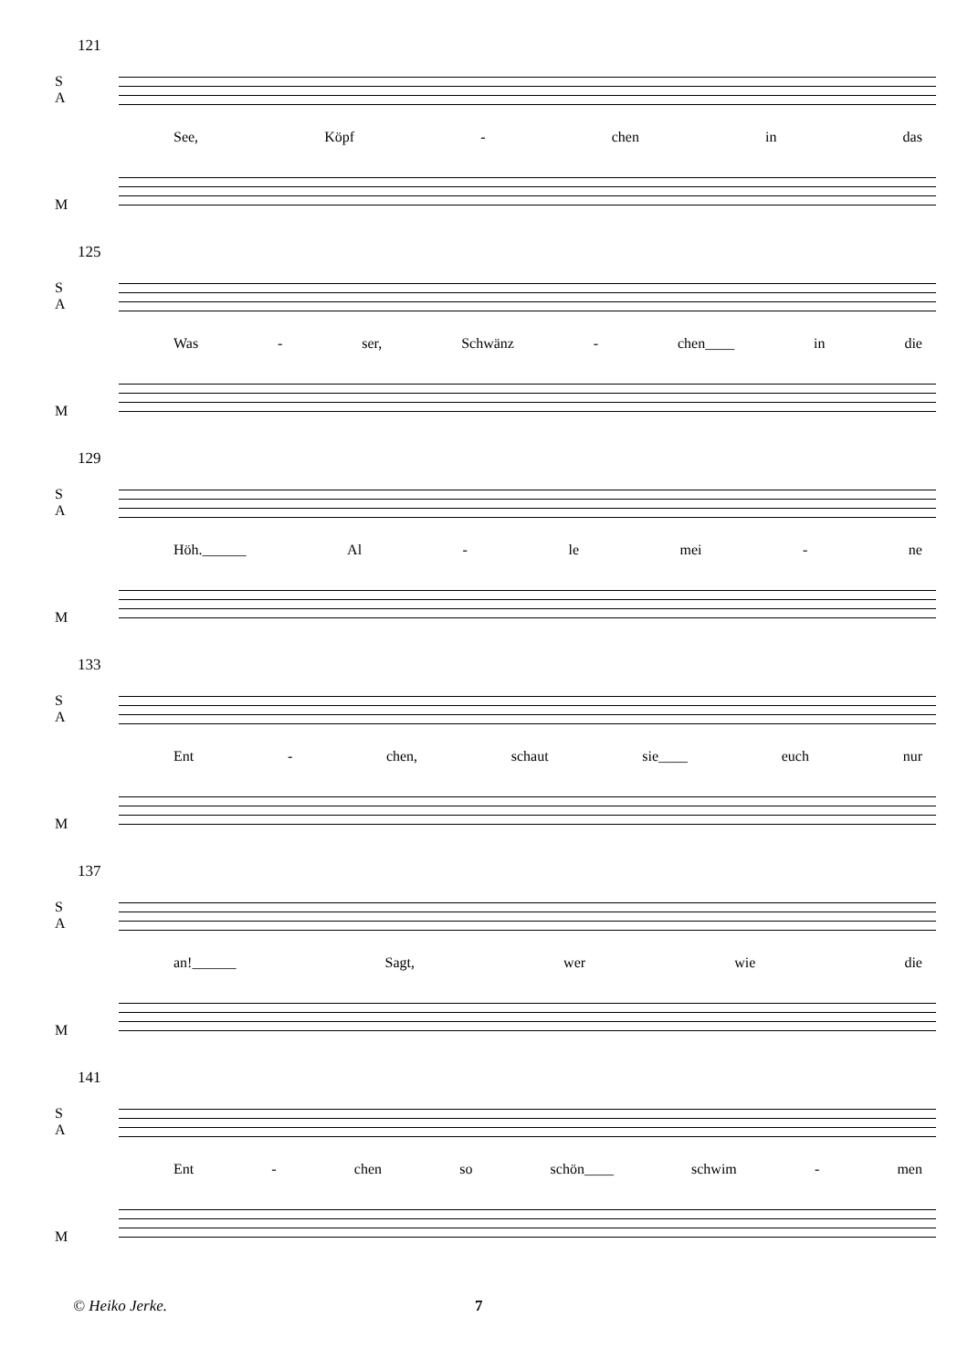121
S
A
See, Köpf - chen in das
M
125
S
A
Was - ser, Schwänz - chen____ in die
M
129
S
A
Höh.______ Al - le mei - ne
M
133
S
A
Ent - chen, schaut sie____ euch nur
M
137
S
A
an!______ Sagt, wer wie die
M
141
S
A
Ent - chen so schön____ schwim - men
M
© Heiko Jerke. 7